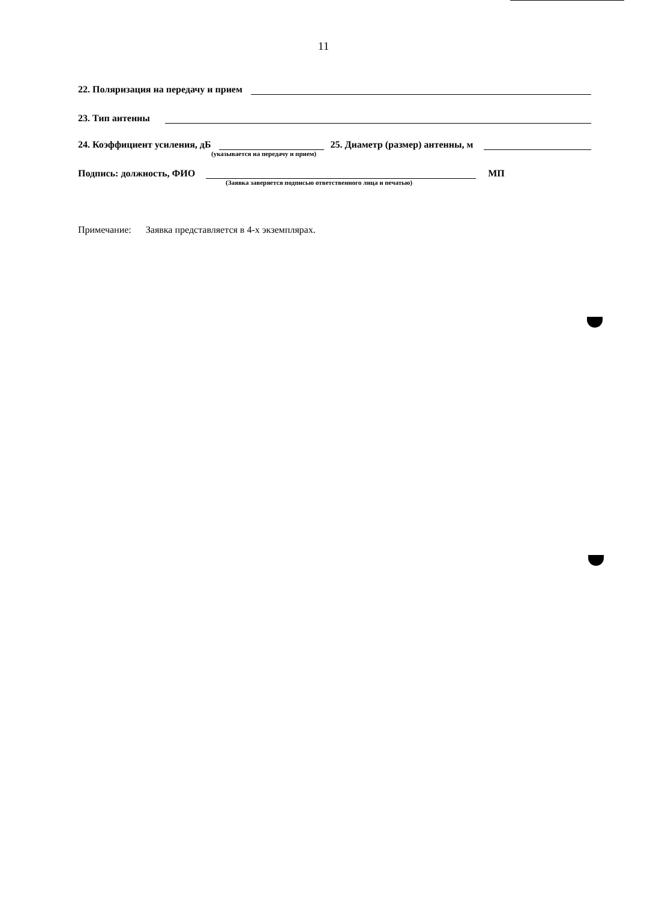11
22. Поляризация на передачу и прием
23. Тип антенны
24. Коэффициент усиления, дБ 25. Диаметр (размер) антенны, м
(указывается на передачу и прием)
Подпись: должность, ФИО МП
(Заявка заверяется подписью ответственного лица и печатью)
Примечание: Заявка представляется в 4-х экземплярах.